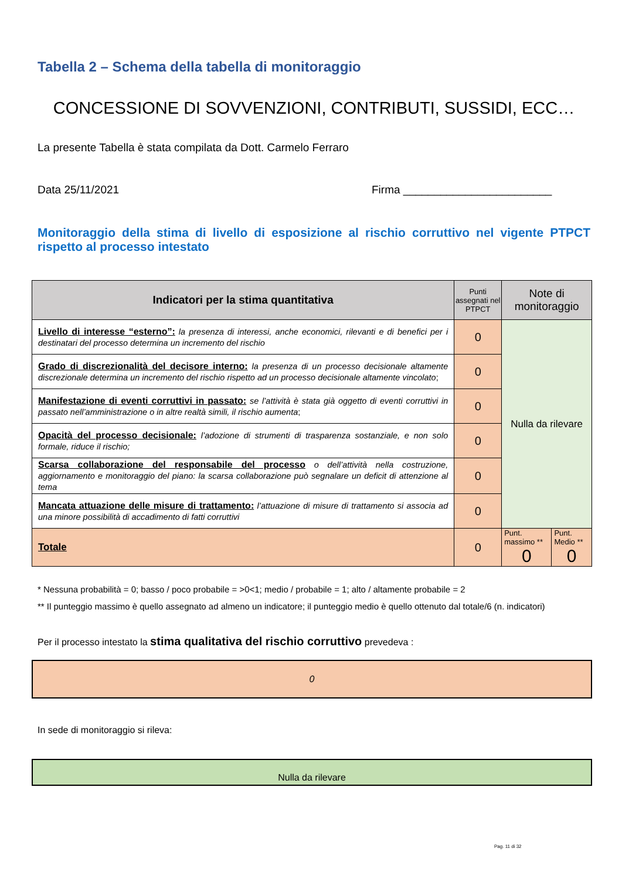Tabella 2 – Schema della tabella di monitoraggio
CONCESSIONE DI SOVVENZIONI, CONTRIBUTI, SUSSIDI, ECC…
La presente Tabella è stata compilata da Dott. Carmelo Ferraro
Data 25/11/2021 Firma ________________________
Monitoraggio della stima di livello di esposizione al rischio corruttivo nel vigente PTPCT rispetto al processo intestato
| Indicatori per la stima quantitativa | Punti assegnati nel PTPCT | Note di monitoraggio | |
| --- | --- | --- | --- |
| Livello di interesse “esterno”: la presenza di interessi, anche economici, rilevanti e di benefici per i destinatari del processo determina un incremento del rischio | 0 | Nulla da rilevare | |
| Grado di discrezionalità del decisore interno: la presenza di un processo decisionale altamente discrezionale determina un incremento del rischio rispetto ad un processo decisionale altamente vincolato ; | 0 | | |
| Manifestazione di eventi corruttivi in passato: se l’attività è stata già oggetto di eventi corruttivi in passato nell’amministrazione o in altre realtà simili, il rischio aumenta ; | 0 | | |
| Opacità del processo decisionale: l’adozione di strumenti di trasparenza sostanziale, e non solo formale, riduce il rischio; | 0 | | |
| Scarsa collaborazione del responsabile del processo o dell’attività nella costruzione, aggiornamento e monitoraggio del piano: la scarsa collaborazione può segnalare un deficit di attenzione al tema | 0 | | |
| Mancata attuazione delle misure di trattamento: l’attuazione di misure di trattamento si associa ad una minore possibilità di accadimento di fatti corruttivi | 0 | | |
| Totale | 0 | Punt. massimo ** 0 | Punt. Medio ** 0 |
* Nessuna probabilità = 0; basso / poco probabile = >0<1; medio / probabile = 1; alto / altamente probabile = 2
** Il punteggio massimo è quello assegnato ad almeno un indicatore; il punteggio medio è quello ottenuto dal totale/6 (n. indicatori)
Per il processo intestato la stima qualitativa del rischio corruttivo prevedeva :
0
In sede di monitoraggio si rileva:
Nulla da rilevare
Pag. 11 di 32